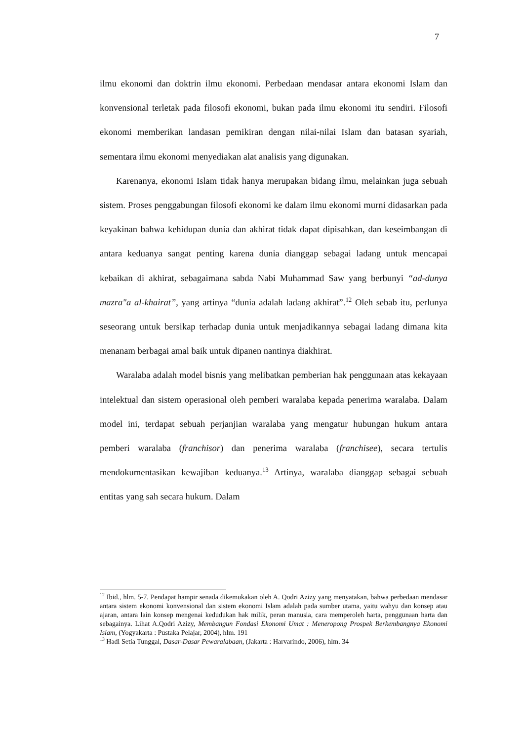7
ilmu ekonomi dan doktrin ilmu ekonomi. Perbedaan mendasar antara ekonomi Islam dan konvensional terletak pada filosofi ekonomi, bukan pada ilmu ekonomi itu sendiri. Filosofi ekonomi memberikan landasan pemikiran dengan nilai-nilai Islam dan batasan syariah, sementara ilmu ekonomi menyediakan alat analisis yang digunakan.
Karenanya, ekonomi Islam tidak hanya merupakan bidang ilmu, melainkan juga sebuah sistem. Proses penggabungan filosofi ekonomi ke dalam ilmu ekonomi murni didasarkan pada keyakinan bahwa kehidupan dunia dan akhirat tidak dapat dipisahkan, dan keseimbangan di antara keduanya sangat penting karena dunia dianggap sebagai ladang untuk mencapai kebaikan di akhirat, sebagaimana sabda Nabi Muhammad Saw yang berbunyi “ad-dunya mazra"a al-khairat”, yang artinya “dunia adalah ladang akhirat”.<sup>12</sup> Oleh sebab itu, perlunya seseorang untuk bersikap terhadap dunia untuk menjadikannya sebagai ladang dimana kita menanam berbagai amal baik untuk dipanen nantinya diakhirat.
Waralaba adalah model bisnis yang melibatkan pemberian hak penggunaan atas kekayaan intelektual dan sistem operasional oleh pemberi waralaba kepada penerima waralaba. Dalam model ini, terdapat sebuah perjanjian waralaba yang mengatur hubungan hukum antara pemberi waralaba (franchisor) dan penerima waralaba (franchisee), secara tertulis mendokumentasikan kewajiban keduanya.<sup>13</sup> Artinya, waralaba dianggap sebagai sebuah entitas yang sah secara hukum. Dalam
<sup>12</sup> Ibid., hlm. 5-7. Pendapat hampir senada dikemukakan oleh A. Qodri Azizy yang menyatakan, bahwa perbedaan mendasar antara sistem ekonomi konvensional dan sistem ekonomi Islam adalah pada sumber utama, yaitu wahyu dan konsep atau ajaran, antara lain konsep mengenai kedudukan hak milik, peran manusia, cara memperoleh harta, penggunaan harta dan sebagainya. Lihat A.Qodri Azizy, Membangun Fondasi Ekonomi Umat : Meneropong Prospek Berkembangnya Ekonomi Islam, (Yogyakarta : Pustaka Pelajar, 2004), hlm. 191
<sup>13</sup> Hadi Setia Tunggal, Dasar-Dasar Pewaralabaan, (Jakarta : Harvarindo, 2006), hlm. 34